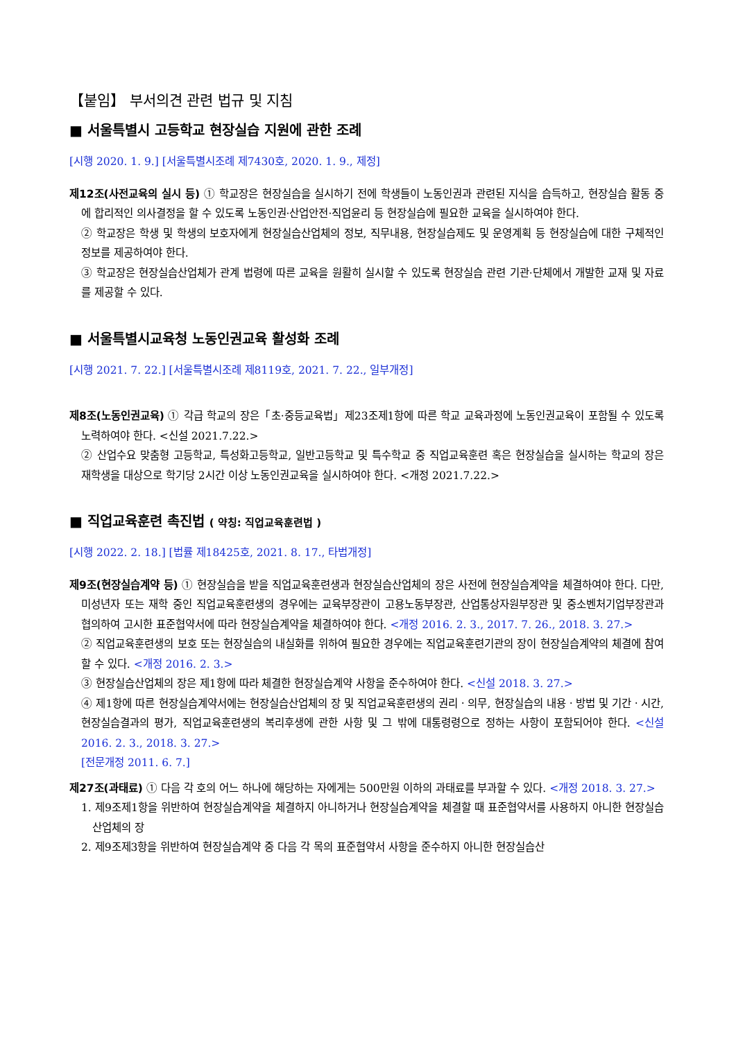【붙임】 부서의견 관련 법규 및 지침
■ 서울특별시 고등학교 현장실습 지원에 관한 조례
[시행 2020. 1. 9.] [서울특별시조례 제7430호, 2020. 1. 9., 제정]
제12조(사전교육의 실시 등) ① 학교장은 현장실습을 실시하기 전에 학생들이 노동인권과 관련된 지식을 습득하고, 현장실습 활동 중에 합리적인 의사결정을 할 수 있도록 노동인권·산업안전·직업윤리 등 현장실습에 필요한 교육을 실시하여야 한다.
② 학교장은 학생 및 학생의 보호자에게 현장실습산업체의 정보, 직무내용, 현장실습제도 및 운영계획 등 현장실습에 대한 구체적인 정보를 제공하여야 한다.
③ 학교장은 현장실습산업체가 관계 법령에 따른 교육을 원활히 실시할 수 있도록 현장실습 관련 기관·단체에서 개발한 교재 및 자료를 제공할 수 있다.
■ 서울특별시교육청 노동인권교육 활성화 조례
[시행 2021. 7. 22.] [서울특별시조례 제8119호, 2021. 7. 22., 일부개정]
제8조(노동인권교육) ① 각급 학교의 장은「초·중등교육법」제23조제1항에 따른 학교 교육과정에 노동인권교육이 포함될 수 있도록 노력하여야 한다. <신설 2021.7.22.>
② 산업수요 맞춤형 고등학교, 특성화고등학교, 일반고등학교 및 특수학교 중 직업교육훈련 혹은 현장실습을 실시하는 학교의 장은 재학생을 대상으로 학기당 2시간 이상 노동인권교육을 실시하여야 한다. <개정 2021.7.22.>
■ 직업교육훈련 촉진법 ( 약칭: 직업교육훈련법 )
[시행 2022. 2. 18.] [법률 제18425호, 2021. 8. 17., 타법개정]
제9조(현장실습계약 등) ① 현장실습을 받을 직업교육훈련생과 현장실습산업체의 장은 사전에 현장실습계약을 체결하여야 한다. 다만, 미성년자 또는 재학 중인 직업교육훈련생의 경우에는 교육부장관이 고용노동부장관, 산업통상자원부장관 및 중소벤처기업부장관과 협의하여 고시한 표준협약서에 따라 현장실습계약을 체결하여야 한다. <개정 2016. 2. 3., 2017. 7. 26., 2018. 3. 27.>
② 직업교육훈련생의 보호 또는 현장실습의 내실화를 위하여 필요한 경우에는 직업교육훈련기관의 장이 현장실습계약의 체결에 참여할 수 있다. <개정 2016. 2. 3.>
③ 현장실습산업체의 장은 제1항에 따라 체결한 현장실습계약 사항을 준수하여야 한다. <신설 2018. 3. 27.>
④ 제1항에 따른 현장실습계약서에는 현장실습산업체의 장 및 직업교육훈련생의 권리ㆍ의무, 현장실습의 내용ㆍ방법 및 기간ㆍ시간, 현장실습결과의 평가, 직업교육훈련생의 복리후생에 관한 사항 및 그 밖에 대통령령으로 정하는 사항이 포함되어야 한다. <신설 2016. 2. 3., 2018. 3. 27.>
[전문개정 2011. 6. 7.]
제27조(과태료) ① 다음 각 호의 어느 하나에 해당하는 자에게는 500만원 이하의 과태료를 부과할 수 있다. <개정 2018. 3. 27.>
1. 제9조제1항을 위반하여 현장실습계약을 체결하지 아니하거나 현장실습계약을 체결할 때 표준협약서를 사용하지 아니한 현장실습산업체의 장
2. 제9조제3항을 위반하여 현장실습계약 중 다음 각 목의 표준협약서 사항을 준수하지 아니한 현장실습산